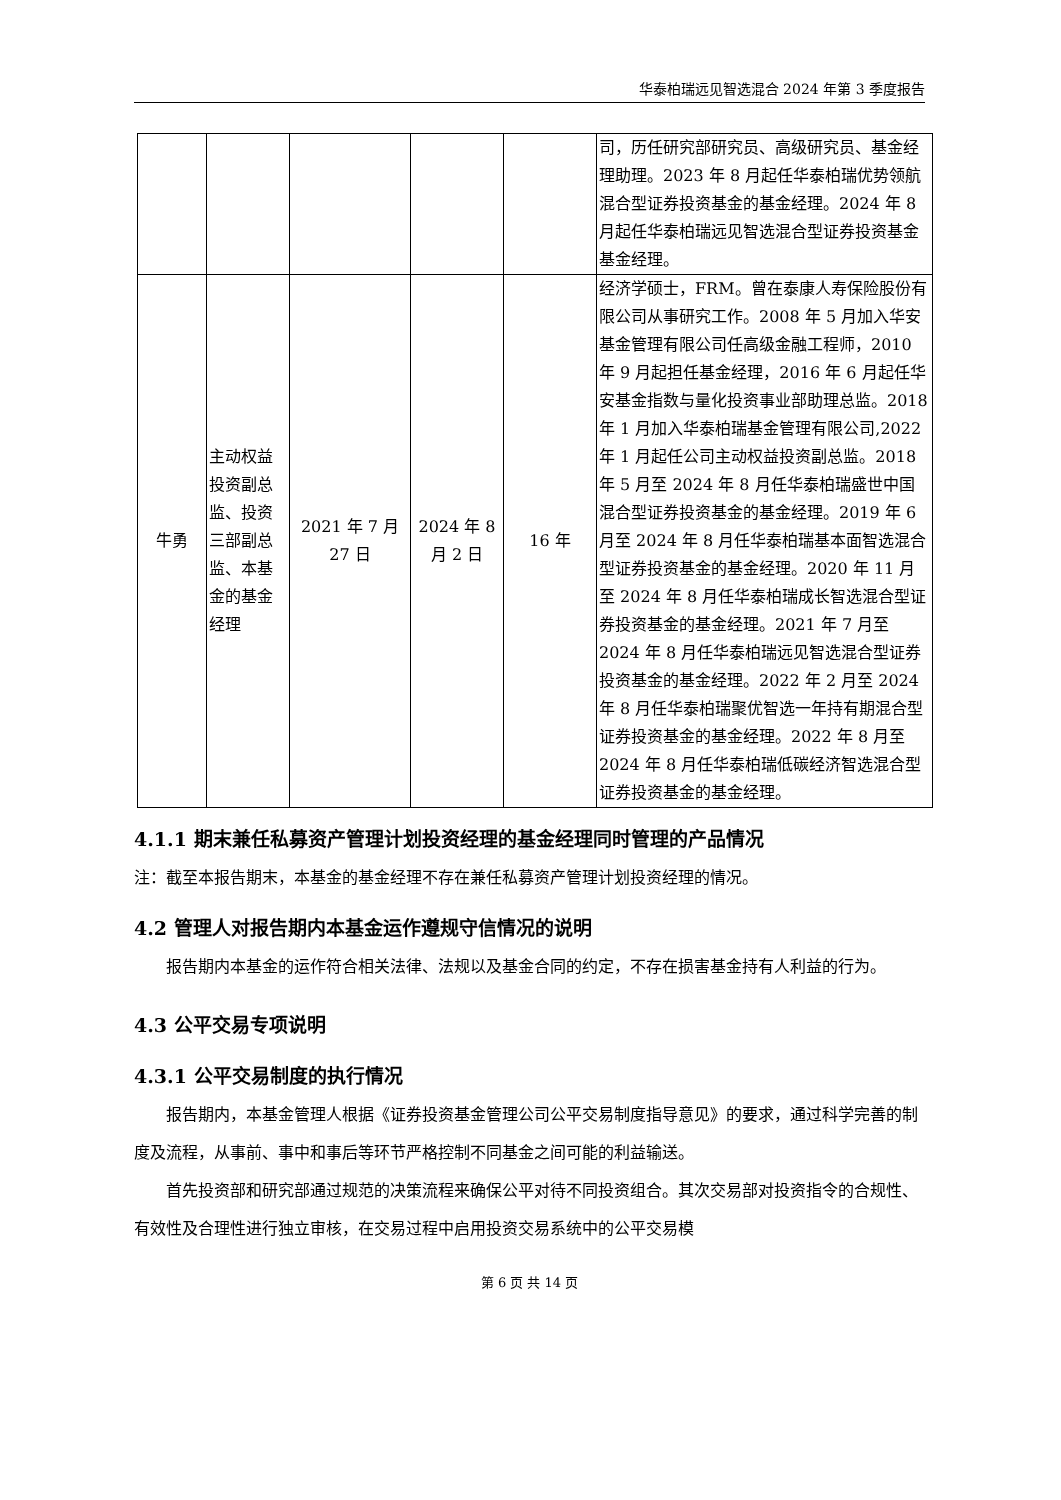华泰柏瑞远见智选混合 2024 年第 3 季度报告
| | | | | | 司，历任研究部研究员、高级研究员、基金经理助理。2023 年 8 月起任华泰柏瑞优势领航混合型证券投资基金的基金经理。2024 年 8 月起任华泰柏瑞远见智选混合型证券投资基金基金经理。 |
| 牛勇 | 主动权益投资副总监、投资三部副总监、本基金的基金经理 | 2021 年 7 月 27 日 | 2024 年 8 月 2 日 | 16 年 | 经济学硕士，FRM。曾在泰康人寿保险股份有限公司从事研究工作。2008 年 5 月加入华安基金管理有限公司任高级金融工程师，2010 年 9 月起担任基金经理，2016 年 6 月起任华安基金指数与量化投资事业部助理总监。2018 年 1 月加入华泰柏瑞基金管理有限公司,2022 年 1 月起任公司主动权益投资副总监。2018 年 5 月至 2024 年 8 月任华泰柏瑞盛世中国混合型证券投资基金的基金经理。2019 年 6 月至 2024 年 8 月任华泰柏瑞基本面智选混合型证券投资基金的基金经理。2020 年 11 月至 2024 年 8 月任华泰柏瑞成长智选混合型证券投资基金的基金经理。2021 年 7 月至 2024 年 8 月任华泰柏瑞远见智选混合型证券投资基金的基金经理。2022 年 2 月至 2024 年 8 月任华泰柏瑞聚优智选一年持有期混合型证券投资基金的基金经理。2022 年 8 月至 2024 年 8 月任华泰柏瑞低碳经济智选混合型证券投资基金的基金经理。 |
4.1.1 期末兼任私募资产管理计划投资经理的基金经理同时管理的产品情况
注：截至本报告期末，本基金的基金经理不存在兼任私募资产管理计划投资经理的情况。
4.2 管理人对报告期内本基金运作遵规守信情况的说明
报告期内本基金的运作符合相关法律、法规以及基金合同的约定，不存在损害基金持有人利益的行为。
4.3 公平交易专项说明
4.3.1 公平交易制度的执行情况
报告期内，本基金管理人根据《证券投资基金管理公司公平交易制度指导意见》的要求，通过科学完善的制度及流程，从事前、事中和事后等环节严格控制不同基金之间可能的利益输送。
首先投资部和研究部通过规范的决策流程来确保公平对待不同投资组合。其次交易部对投资指令的合规性、有效性及合理性进行独立审核，在交易过程中启用投资交易系统中的公平交易模
第 6 页 共 14 页